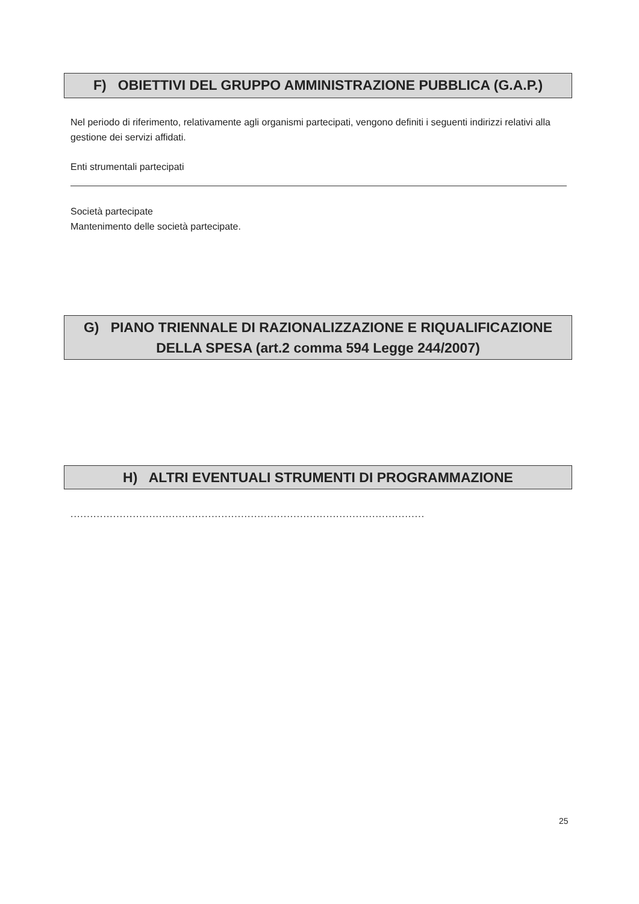F) OBIETTIVI DEL GRUPPO AMMINISTRAZIONE PUBBLICA (G.A.P.)
Nel periodo di riferimento, relativamente agli organismi partecipati, vengono definiti i seguenti indirizzi relativi alla gestione dei servizi affidati.
Enti strumentali partecipati
Società partecipate
Mantenimento delle società partecipate.
G) PIANO TRIENNALE DI RAZIONALIZZAZIONE E RIQUALIFICAZIONE
DELLA SPESA (art.2 comma 594 Legge 244/2007)
H) ALTRI EVENTUALI STRUMENTI DI PROGRAMMAZIONE
............................................................................................................
25